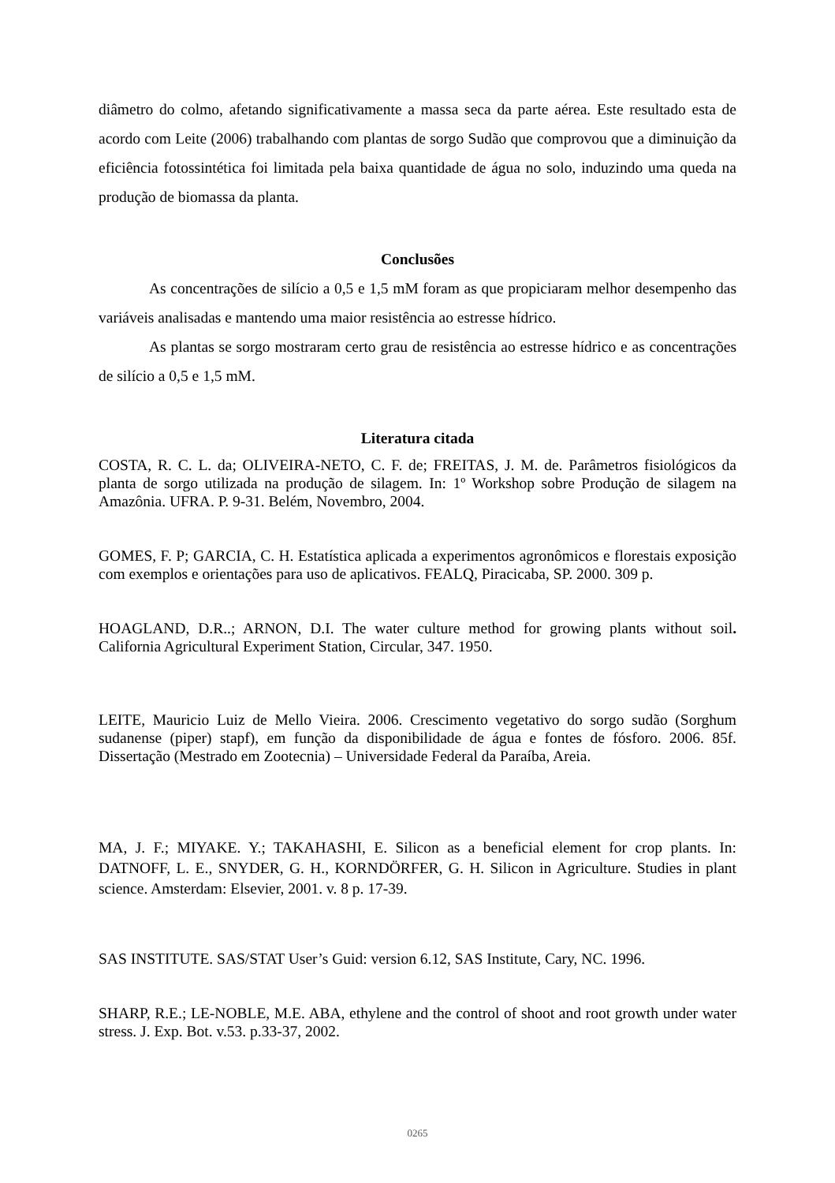diâmetro do colmo, afetando significativamente a massa seca da parte aérea. Este resultado esta de acordo com Leite (2006) trabalhando com plantas de sorgo Sudão que comprovou que a diminuição da eficiência fotossintética foi limitada pela baixa quantidade de água no solo, induzindo uma queda na produção de biomassa da planta.
Conclusões
As concentrações de silício a 0,5 e 1,5 mM foram as que propiciaram melhor desempenho das variáveis analisadas e mantendo uma maior resistência ao estresse hídrico.
As plantas se sorgo mostraram certo grau de resistência ao estresse hídrico e as concentrações de silício a 0,5 e 1,5 mM.
Literatura citada
COSTA, R. C. L. da; OLIVEIRA-NETO, C. F. de; FREITAS, J. M. de. Parâmetros fisiológicos da planta de sorgo utilizada na produção de silagem. In: 1º Workshop sobre Produção de silagem na Amazônia. UFRA. P. 9-31. Belém, Novembro, 2004.
GOMES, F. P; GARCIA, C. H. Estatística aplicada a experimentos agronômicos e florestais exposição com exemplos e orientações para uso de aplicativos. FEALQ, Piracicaba, SP. 2000. 309 p.
HOAGLAND, D.R..; ARNON, D.I. The water culture method for growing plants without soil. California Agricultural Experiment Station, Circular, 347. 1950.
LEITE, Mauricio Luiz de Mello Vieira. 2006. Crescimento vegetativo do sorgo sudão (Sorghum sudanense (piper) stapf), em função da disponibilidade de água e fontes de fósforo. 2006. 85f. Dissertação (Mestrado em Zootecnia) – Universidade Federal da Paraíba, Areia.
MA, J. F.; MIYAKE. Y.; TAKAHASHI, E. Silicon as a beneficial element for crop plants. In: DATNOFF, L. E., SNYDER, G. H., KORNDÖRFER, G. H. Silicon in Agriculture. Studies in plant science. Amsterdam: Elsevier, 2001. v. 8 p. 17-39.
SAS INSTITUTE. SAS/STAT User’s Guid: version 6.12, SAS Institute, Cary, NC. 1996.
SHARP, R.E.; LE-NOBLE, M.E. ABA, ethylene and the control of shoot and root growth under water stress. J. Exp. Bot. v.53. p.33-37, 2002.
0265